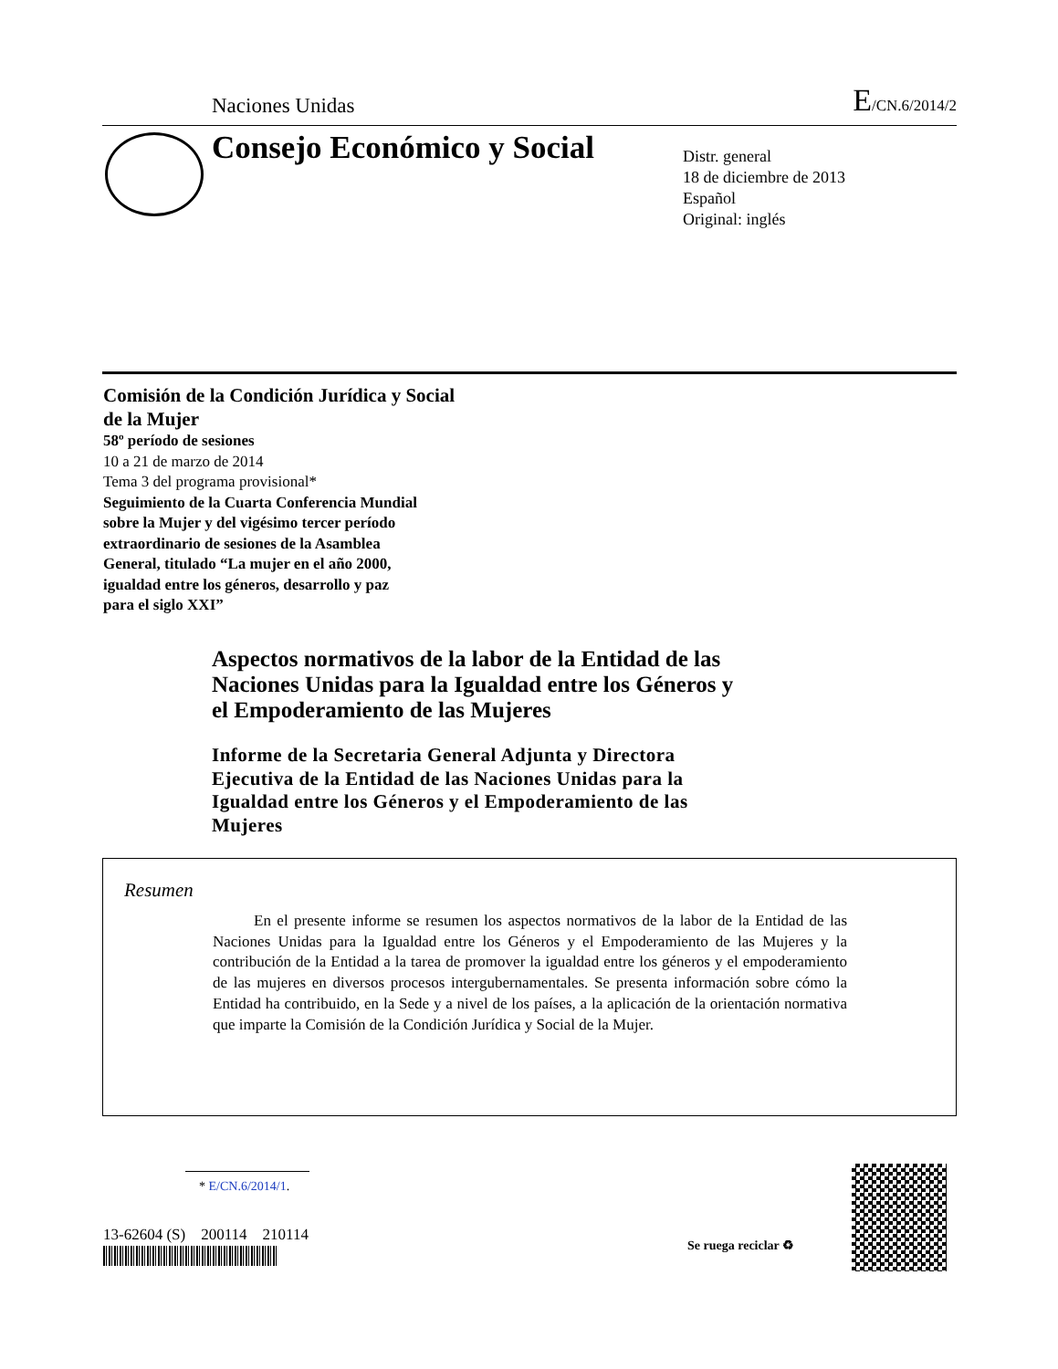Naciones Unidas
E/CN.6/2014/2
Consejo Económico y Social
Distr. general
18 de diciembre de 2013
Español
Original: inglés
Comisión de la Condición Jurídica y Social
de la Mujer
58º período de sesiones
10 a 21 de marzo de 2014
Tema 3 del programa provisional*
Seguimiento de la Cuarta Conferencia Mundial
sobre la Mujer y del vigésimo tercer período
extraordinario de sesiones de la Asamblea
General, titulado “La mujer en el año 2000,
igualdad entre los géneros, desarrollo y paz
para el siglo XXI”
Aspectos normativos de la labor de la Entidad de las Naciones Unidas para la Igualdad entre los Géneros y el Empoderamiento de las Mujeres
Informe de la Secretaria General Adjunta y Directora Ejecutiva de la Entidad de las Naciones Unidas para la Igualdad entre los Géneros y el Empoderamiento de las Mujeres
Resumen
En el presente informe se resumen los aspectos normativos de la labor de la Entidad de las Naciones Unidas para la Igualdad entre los Géneros y el Empoderamiento de las Mujeres y la contribución de la Entidad a la tarea de promover la igualdad entre los géneros y el empoderamiento de las mujeres en diversos procesos intergubernamentales. Se presenta información sobre cómo la Entidad ha contribuido, en la Sede y a nivel de los países, a la aplicación de la orientación normativa que imparte la Comisión de la Condición Jurídica y Social de la Mujer.
* E/CN.6/2014/1.
13-62604 (S) 200114 210114
Se ruega reciclar ♻